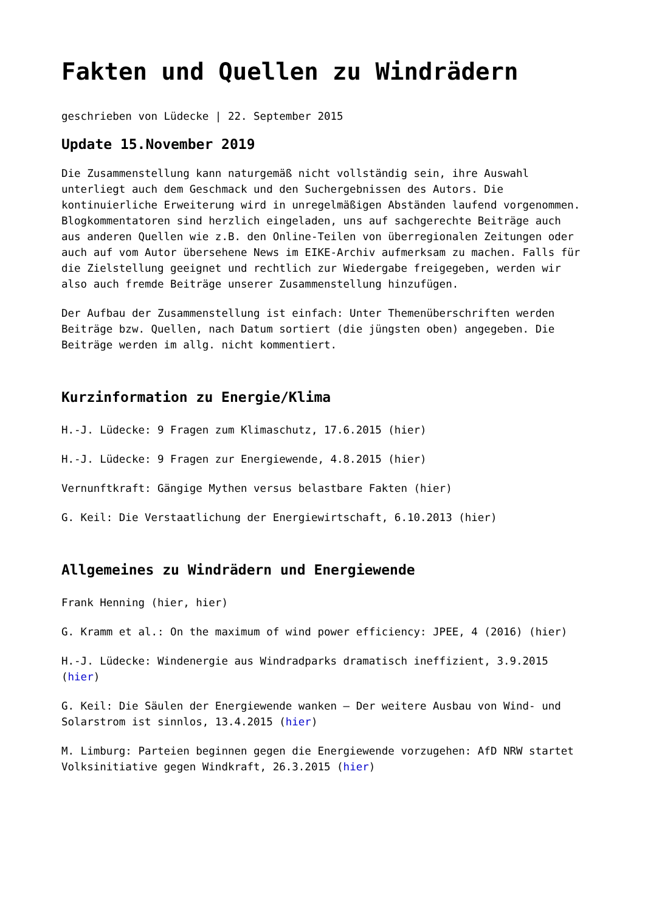Fakten und Quellen zu Windrädern
geschrieben von Lüdecke | 22. September 2015
Update 15.November 2019
Die Zusammenstellung kann naturgemäß nicht vollständig sein, ihre Auswahl unterliegt auch dem Geschmack und den Suchergebnissen des Autors. Die kontinuierliche Erweiterung wird in unregelmäßigen Abständen laufend vorgenommen. Blogkommentatoren sind herzlich eingeladen, uns auf sachgerechte Beiträge auch aus anderen Quellen wie z.B. den Online-Teilen von überregionalen Zeitungen oder auch auf vom Autor übersehene News im EIKE-Archiv aufmerksam zu machen. Falls für die Zielstellung geeignet und rechtlich zur Wiedergabe freigegeben, werden wir also auch fremde Beiträge unserer Zusammenstellung hinzufügen.
Der Aufbau der Zusammenstellung ist einfach: Unter Themenüberschriften werden Beiträge bzw. Quellen, nach Datum sortiert (die jüngsten oben) angegeben. Die Beiträge werden im allg. nicht kommentiert.
Kurzinformation zu Energie/Klima
H.-J. Lüdecke: 9 Fragen zum Klimaschutz, 17.6.2015 (hier)
H.-J. Lüdecke: 9 Fragen zur Energiewende, 4.8.2015 (hier)
Vernunftkraft: Gängige Mythen versus belastbare Fakten (hier)
G. Keil: Die Verstaatlichung der Energiewirtschaft, 6.10.2013 (hier)
Allgemeines zu Windrädern und Energiewende
Frank Henning (hier, hier)
G. Kramm et al.: On the maximum of wind power efficiency: JPEE, 4 (2016) (hier)
H.-J. Lüdecke: Windenergie aus Windradparks dramatisch ineffizient, 3.9.2015 (hier)
G. Keil: Die Säulen der Energiewende wanken – Der weitere Ausbau von Wind- und Solarstrom ist sinnlos, 13.4.2015 (hier)
M. Limburg: Parteien beginnen gegen die Energiewende vorzugehen: AfD NRW startet Volksinitiative gegen Windkraft, 26.3.2015 (hier)